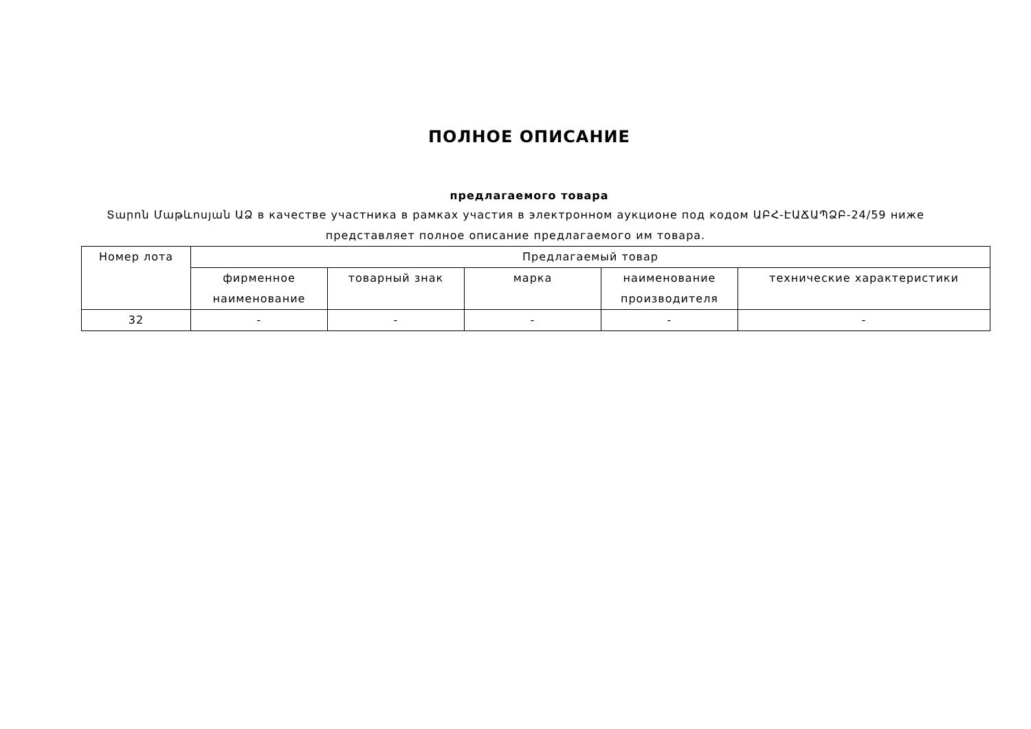ПОЛНОЕ ОПИСАНИЕ
предлагаемого товара
Տարոն Մաթևոսյան ԱՁ в качестве участника в рамках участия в электронном аукционе под кодом ԱԲՀ-ԷԱՃԱՊՁԲ-24/59 ниже представляет полное описание предлагаемого им товара.
| Номер лота | Предлагаемый товар | | | | |
| --- | --- | --- | --- | --- | --- |
| | фирменное наименование | товарный знак | марка | наименование производителя | технические характеристики |
| 32 | - | - | - | - | - |